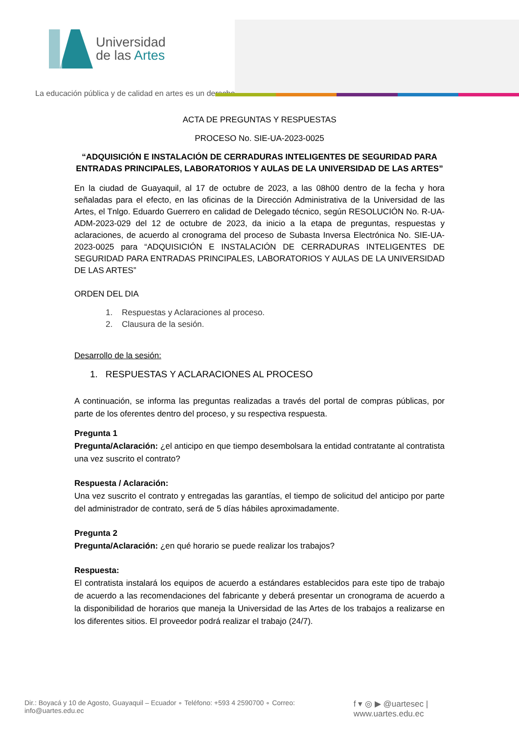Universidad
de las Artes
La educación pública y de calidad en artes es un derecho
ACTA DE PREGUNTAS Y RESPUESTAS
PROCESO No. SIE-UA-2023-0025
“ADQUISICIÓN E INSTALACIÓN DE CERRADURAS INTELIGENTES DE SEGURIDAD PARA ENTRADAS PRINCIPALES, LABORATORIOS Y AULAS DE LA UNIVERSIDAD DE LAS ARTES”
En la ciudad de Guayaquil, al 17 de octubre de 2023, a las 08h00 dentro de la fecha y hora señaladas para el efecto, en las oficinas de la Dirección Administrativa de la Universidad de las Artes, el Tnlgo. Eduardo Guerrero en calidad de Delegado técnico, según RESOLUCIÓN No. R-UA-ADM-2023-029 del 12 de octubre de 2023, da inicio a la etapa de preguntas, respuestas y aclaraciones, de acuerdo al cronograma del proceso de Subasta Inversa Electrónica No. SIE-UA-2023-0025 para “ADQUISICIÓN E INSTALACIÓN DE CERRADURAS INTELIGENTES DE SEGURIDAD PARA ENTRADAS PRINCIPALES, LABORATORIOS Y AULAS DE LA UNIVERSIDAD DE LAS ARTES”
ORDEN DEL DIA
1. Respuestas y Aclaraciones al proceso.
2. Clausura de la sesión.
Desarrollo de la sesión:
1. RESPUESTAS Y ACLARACIONES AL PROCESO
A continuación, se informa las preguntas realizadas a través del portal de compras públicas, por parte de los oferentes dentro del proceso, y su respectiva respuesta.
Pregunta 1
Pregunta/Aclaración: ¿el anticipo en que tiempo desembolsara la entidad contratante al contratista una vez suscrito el contrato?
Respuesta / Aclaración:
Una vez suscrito el contrato y entregadas las garantías, el tiempo de solicitud del anticipo por parte del administrador de contrato, será de 5 días hábiles aproximadamente.
Pregunta 2
Pregunta/Aclaración: ¿en qué horario se puede realizar los trabajos?
Respuesta:
El contratista instalará los equipos de acuerdo a estándares establecidos para este tipo de trabajo de acuerdo a las recomendaciones del fabricante y deberá presentar un cronograma de acuerdo a la disponibilidad de horarios que maneja la Universidad de las Artes de los trabajos a realizarse en los diferentes sitios. El proveedor podrá realizar el trabajo (24/7).
Dir.: Boyacá y 10 de Agosto, Guayaquil – Ecuador ∘ Teléfono: +593 4 2590700 ∘ Correo: info@uartes.edu.ec f ▾ ◎ ▶ @uartesec | www.uartes.edu.ec